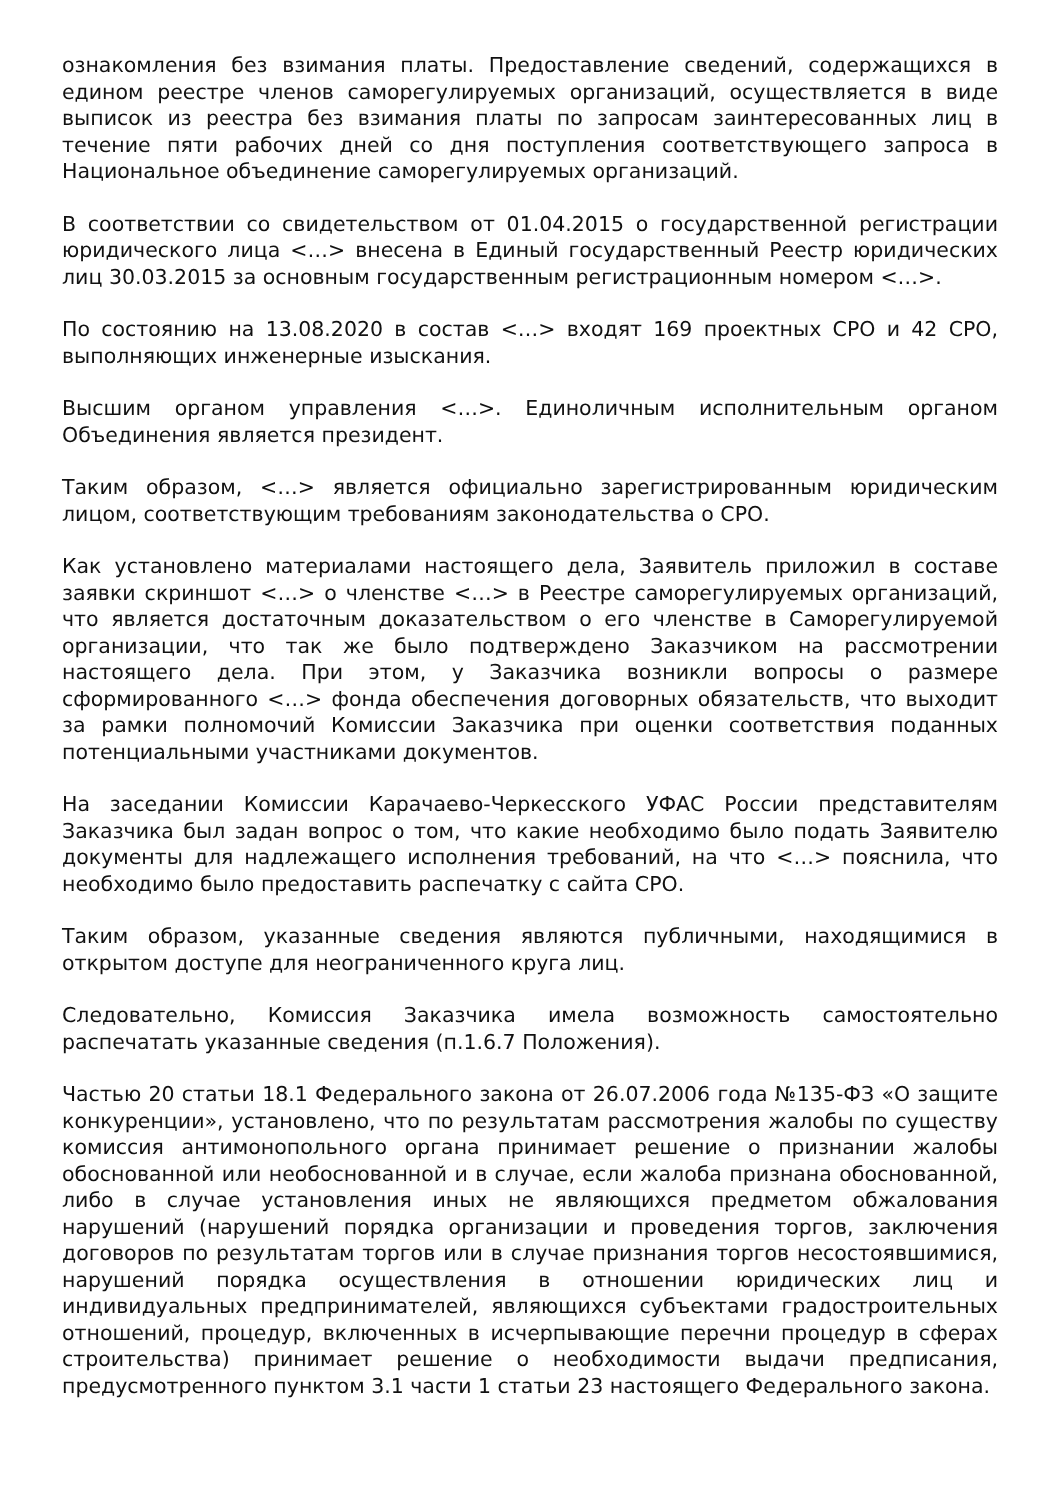ознакомления без взимания платы. Предоставление сведений, содержащихся в едином реестре членов саморегулируемых организаций, осуществляется в виде выписок из реестра без взимания платы по запросам заинтересованных лиц в течение пяти рабочих дней со дня поступления соответствующего запроса в Национальное объединение саморегулируемых организаций.
В соответствии со свидетельством от 01.04.2015 о государственной регистрации юридического лица <…> внесена в Единый государственный Реестр юридических лиц 30.03.2015 за основным государственным регистрационным номером <…>.
По состоянию на 13.08.2020 в состав <…> входят 169 проектных СРО и 42 СРО, выполняющих инженерные изыскания.
Высшим органом управления <…>. Единоличным исполнительным органом Объединения является президент.
Таким образом, <…> является официально зарегистрированным юридическим лицом, соответствующим требованиям законодательства о СРО.
Как установлено материалами настоящего дела, Заявитель приложил в составе заявки скриншот <…> о членстве <…> в Реестре саморегулируемых организаций, что является достаточным доказательством о его членстве в Саморегулируемой организации, что так же было подтверждено Заказчиком на рассмотрении настоящего дела. При этом, у Заказчика возникли вопросы о размере сформированного <…> фонда обеспечения договорных обязательств, что выходит за рамки полномочий Комиссии Заказчика при оценки соответствия поданных потенциальными участниками документов.
На заседании Комиссии Карачаево-Черкесского УФАС России представителям Заказчика был задан вопрос о том, что какие необходимо было подать Заявителю документы для надлежащего исполнения требований, на что <…> пояснила, что необходимо было предоставить распечатку с сайта СРО.
Таким образом, указанные сведения являются публичными, находящимися в открытом доступе для неограниченного круга лиц.
Следовательно, Комиссия Заказчика имела возможность самостоятельно распечатать указанные сведения (п.1.6.7 Положения).
Частью 20 статьи 18.1 Федерального закона от 26.07.2006 года №135-ФЗ «О защите конкуренции», установлено, что по результатам рассмотрения жалобы по существу комиссия антимонопольного органа принимает решение о признании жалобы обоснованной или необоснованной и в случае, если жалоба признана обоснованной, либо в случае установления иных не являющихся предметом обжалования нарушений (нарушений порядка организации и проведения торгов, заключения договоров по результатам торгов или в случае признания торгов несостоявшимися, нарушений порядка осуществления в отношении юридических лиц и индивидуальных предпринимателей, являющихся субъектами градостроительных отношений, процедур, включенных в исчерпывающие перечни процедур в сферах строительства) принимает решение о необходимости выдачи предписания, предусмотренного пунктом 3.1 части 1 статьи 23 настоящего Федерального закона.